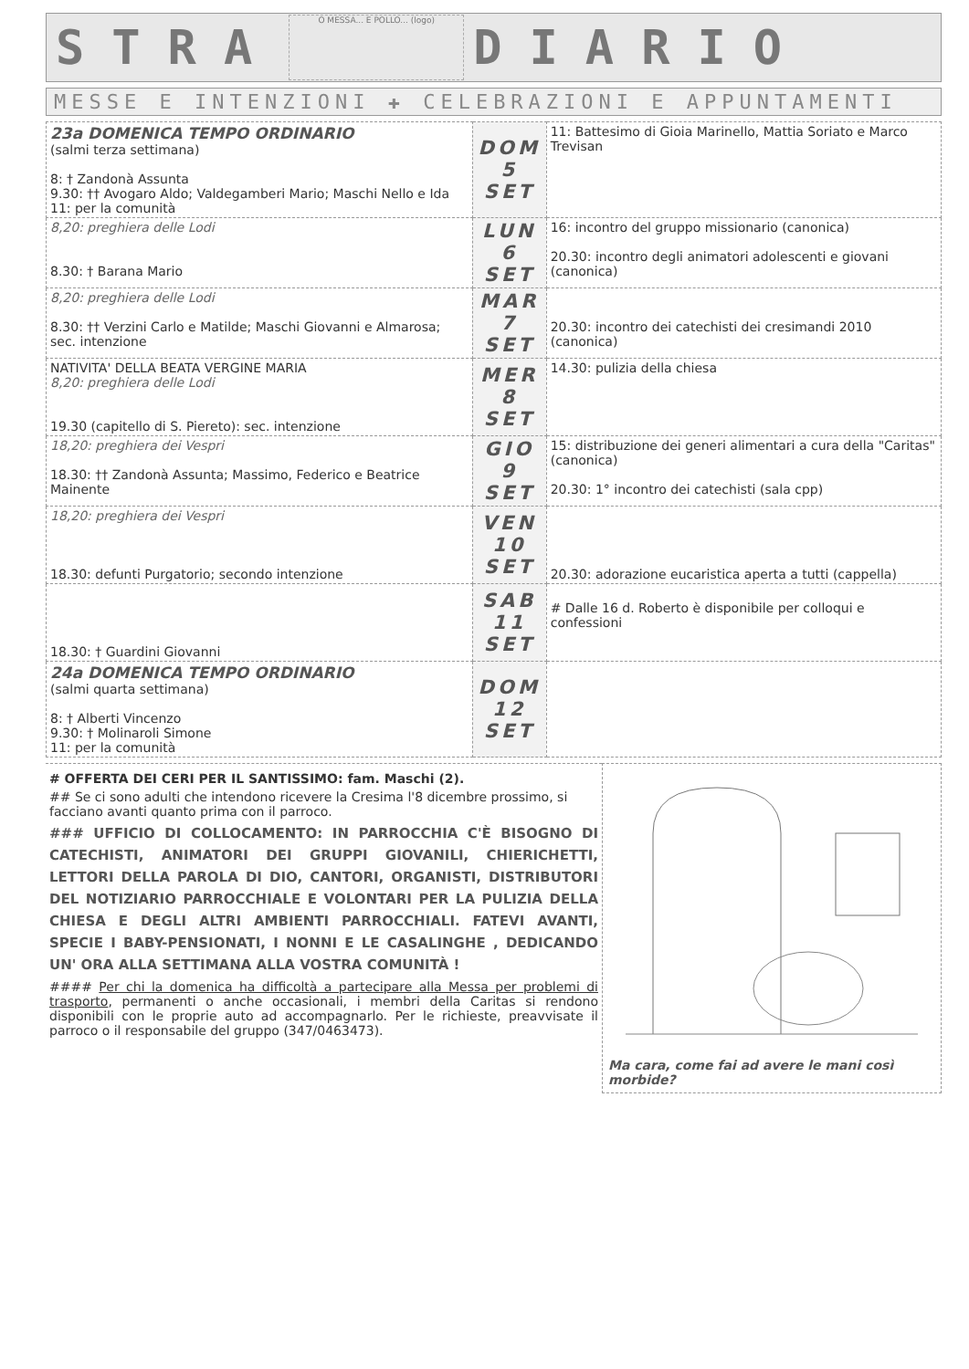STRA
O MESSA... E POLLO... (logo)
DIARIO
MESSE E INTENZIONI ✚ CELEBRAZIONI E APPUNTAMENTI
| 23a DOMENICA TEMPO ORDINARIO (salmi terza settimana) 8: † Zandonà Assunta 9.30: †† Avogaro Aldo; Valdegamberi Mario; Maschi Nello e Ida 11: per la comunità | DOM 5 SET | 11: Battesimo di Gioia Marinello, Mattia Soriato e Marco Trevisan |
| 8,20: preghiera delle Lodi 8.30: † Barana Mario | LUN 6 SET | 16: incontro del gruppo missionario (canonica) 20.30: incontro degli animatori adolescenti e giovani (canonica) |
| 8,20: preghiera delle Lodi 8.30: †† Verzini Carlo e Matilde; Maschi Giovanni e Almarosa; sec. intenzione | MAR 7 SET | 20.30: incontro dei catechisti dei cresimandi 2010 (canonica) |
| NATIVITA' DELLA BEATA VERGINE MARIA 8,20: preghiera delle Lodi 19.30 (capitello di S. Piereto): sec. intenzione | MER 8 SET | 14.30: pulizia della chiesa |
| 18,20: preghiera dei Vespri 18.30: †† Zandonà Assunta; Massimo, Federico e Beatrice Mainente | GIO 9 SET | 15: distribuzione dei generi alimentari a cura della "Caritas" (canonica) 20.30: 1° incontro dei catechisti (sala cpp) |
| 18,20: preghiera dei Vespri 18.30: defunti Purgatorio; secondo intenzione | VEN 10 SET | 20.30: adorazione eucaristica aperta a tutti (cappella) |
| 18.30: † Guardini Giovanni | SAB 11 SET | # Dalle 16 d. Roberto è disponibile per colloqui e confessioni |
| 24a DOMENICA TEMPO ORDINARIO (salmi quarta settimana) 8: † Alberti Vincenzo 9.30: † Molinaroli Simone 11: per la comunità | DOM 12 SET | |
# OFFERTA DEI CERI PER IL SANTISSIMO: fam. Maschi (2).
## Se ci sono adulti che intendono ricevere la Cresima l'8 dicembre prossimo, si facciano avanti quanto prima con il parroco.
### UFFICIO DI COLLOCAMENTO: IN PARROCCHIA C'È BISOGNO DI CATECHISTI, ANIMATORI DEI GRUPPI GIOVANILI, CHIERICHETTI, LETTORI DELLA PAROLA DI DIO, CANTORI, ORGANISTI, DISTRIBUTORI DEL NOTIZIARIO PARROCCHIALE E VOLONTARI PER LA PULIZIA DELLA CHIESA E DEGLI ALTRI AMBIENTI PARROCCHIALI. FATEVI AVANTI, SPECIE I BABY-PENSIONATI, I NONNI E LE CASALINGHE , DEDICANDO UN' ORA ALLA SETTIMANA ALLA VOSTRA COMUNITÀ !
#### Per chi la domenica ha difficoltà a partecipare alla Messa per problemi di trasporto, permanenti o anche occasionali, i membri della Caritas si rendono disponibili con le proprie auto ad accompagnarlo. Per le richieste, preavvisate il parroco o il responsabile del gruppo (347/0463473).
Ma cara, come fai ad avere le mani così morbide?